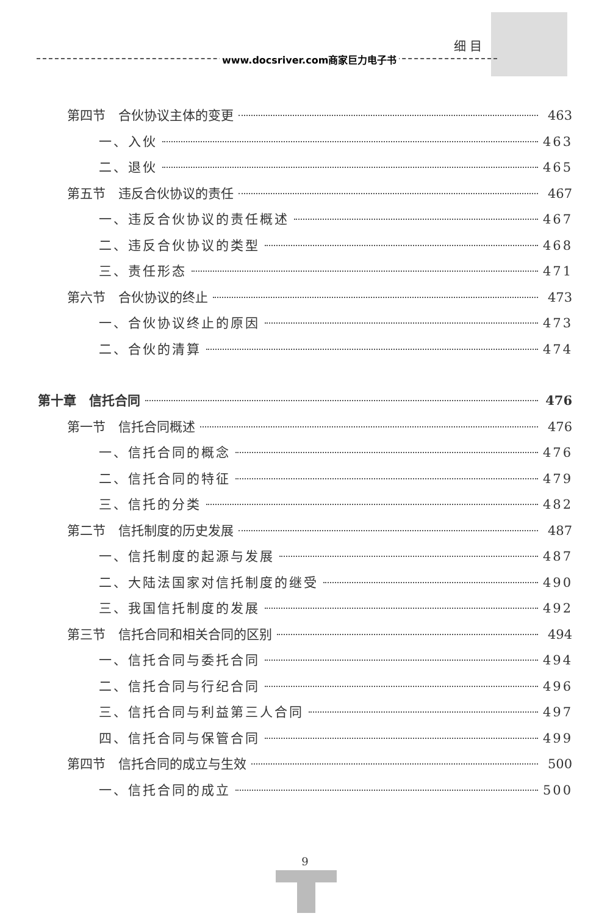细 目
www.docsriver.com商家巨力电子书
第四节　合伙协议主体的变更 463
一、入伙 463
二、退伙 465
第五节　违反合伙协议的责任 467
一、违反合伙协议的责任概述 467
二、违反合伙协议的类型 468
三、责任形态 471
第六节　合伙协议的终止 473
一、合伙协议终止的原因 473
二、合伙的清算 474
第十章　信托合同 476
第一节　信托合同概述 476
一、信托合同的概念 476
二、信托合同的特征 479
三、信托的分类 482
第二节　信托制度的历史发展 487
一、信托制度的起源与发展 487
二、大陆法国家对信托制度的继受 490
三、我国信托制度的发展 492
第三节　信托合同和相关合同的区别 494
一、信托合同与委托合同 494
二、信托合同与行纪合同 496
三、信托合同与利益第三人合同 497
四、信托合同与保管合同 499
第四节　信托合同的成立与生效 500
一、信托合同的成立 500
9